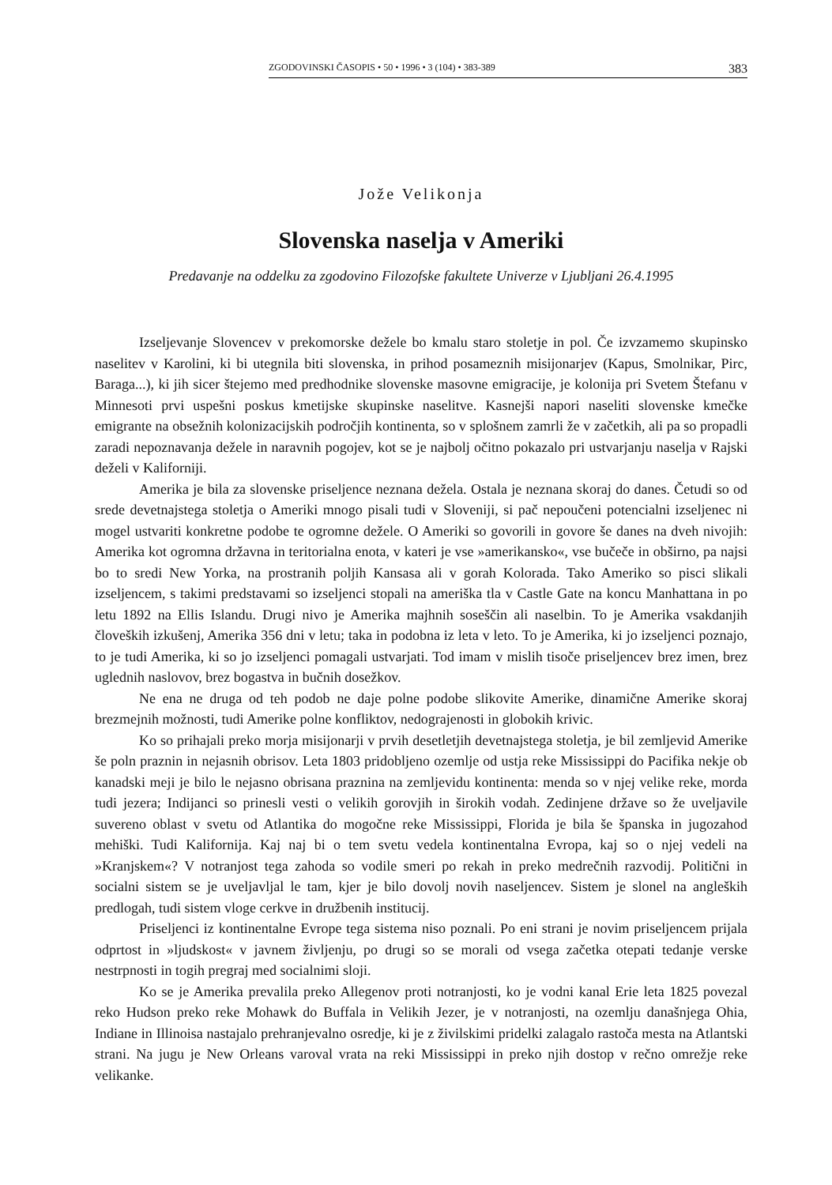ZGODOVINSKI ČASOPIS • 50 • 1996 • 3 (104) • 383-389 383
Jože Velikonja
Slovenska naselja v Ameriki
Predavanje na oddelku za zgodovino Filozofske fakultete Univerze v Ljubljani 26.4.1995
Izseljevanje Slovencev v prekomorske dežele bo kmalu staro stoletje in pol. Če izvzamemo skupinsko naselitev v Karolini, ki bi utegnila biti slovenska, in prihod posameznih misijonarjev (Kapus, Smolnikar, Pirc, Baraga...), ki jih sicer štejemo med predhodnike slovenske masovne emigracije, je kolonija pri Svetem Štefanu v Minnesoti prvi uspešni poskus kmetijske skupinske naselitve. Kasnejši napori naseliti slovenske kmečke emigrante na obsežnih kolonizacijskih področjih kontinenta, so v splošnem zamrli že v začetkih, ali pa so propadli zaradi nepoznavanja dežele in naravnih pogojev, kot se je najbolj očitno pokazalo pri ustvarjanju naselja v Rajski deželi v Kaliforniji.
Amerika je bila za slovenske priseljence neznana dežela. Ostala je neznana skoraj do danes. Četudi so od srede devetnajstega stoletja o Ameriki mnogo pisali tudi v Sloveniji, si pač nepoučeni potencialni izseljenec ni mogel ustvariti konkretne podobe te ogromne dežele. O Ameriki so govorili in govore še danes na dveh nivojih: Amerika kot ogromna državna in teritorialna enota, v kateri je vse »amerikansko«, vse bučeče in obširno, pa najsi bo to sredi New Yorka, na prostranih poljih Kansasa ali v gorah Kolorada. Tako Ameriko so pisci slikali izseljencem, s takimi predstavami so izseljenci stopali na ameriška tla v Castle Gate na koncu Manhattana in po letu 1892 na Ellis Islandu. Drugi nivo je Amerika majhnih soseščin ali naselbin. To je Amerika vsakdanjih človeških izkušenj, Amerika 356 dni v letu; taka in podobna iz leta v leto. To je Amerika, ki jo izseljenci poznajo, to je tudi Amerika, ki so jo izseljenci pomagali ustvarjati. Tod imam v mislih tisoče priseljencev brez imen, brez uglednih naslovov, brez bogastva in bučnih dosežkov.
Ne ena ne druga od teh podob ne daje polne podobe slikovite Amerike, dinamične Amerike skoraj brezmejnih možnosti, tudi Amerike polne konfliktov, nedograjenosti in globokih krivic.
Ko so prihajali preko morja misijonarji v prvih desetletjih devetnajstega stoletja, je bil zemljevid Amerike še poln praznin in nejasnih obrisov. Leta 1803 pridobljeno ozemlje od ustja reke Mississippi do Pacifika nekje ob kanadski meji je bilo le nejasno obrisana praznina na zemljevidu kontinenta: menda so v njej velike reke, morda tudi jezera; Indijanci so prinesli vesti o velikih gorovjih in širokih vodah. Zedinjene države so že uveljavile suvereno oblast v svetu od Atlantika do mogočne reke Mississippi, Florida je bila še španska in jugozahod mehiški. Tudi Kalifornija. Kaj naj bi o tem svetu vedela kontinentalna Evropa, kaj so o njej vedeli na »Kranjskem«? V notranjost tega zahoda so vodile smeri po rekah in preko medrečnih razvodij. Politični in socialni sistem se je uveljavljal le tam, kjer je bilo dovolj novih naseljencev. Sistem je slonel na angleških predlogah, tudi sistem vloge cerkve in družbenih institucij.
Priseljenci iz kontinentalne Evrope tega sistema niso poznali. Po eni strani je novim priseljencem prijala odprtost in »ljudskost« v javnem življenju, po drugi so se morali od vsega začetka otepati tedanje verske nestrpnosti in togih pregraj med socialnimi sloji.
Ko se je Amerika prevalila preko Allegenov proti notranjosti, ko je vodni kanal Erie leta 1825 povezal reko Hudson preko reke Mohawk do Buffala in Velikih Jezer, je v notranjosti, na ozemlju današnjega Ohia, Indiane in Illinoisa nastajalo prehranjevalno osredje, ki je z živilskimi pridelki zalagalo rastoča mesta na Atlantski strani. Na jugu je New Orleans varoval vrata na reki Mississippi in preko njih dostop v rečno omrežje reke velikanke.